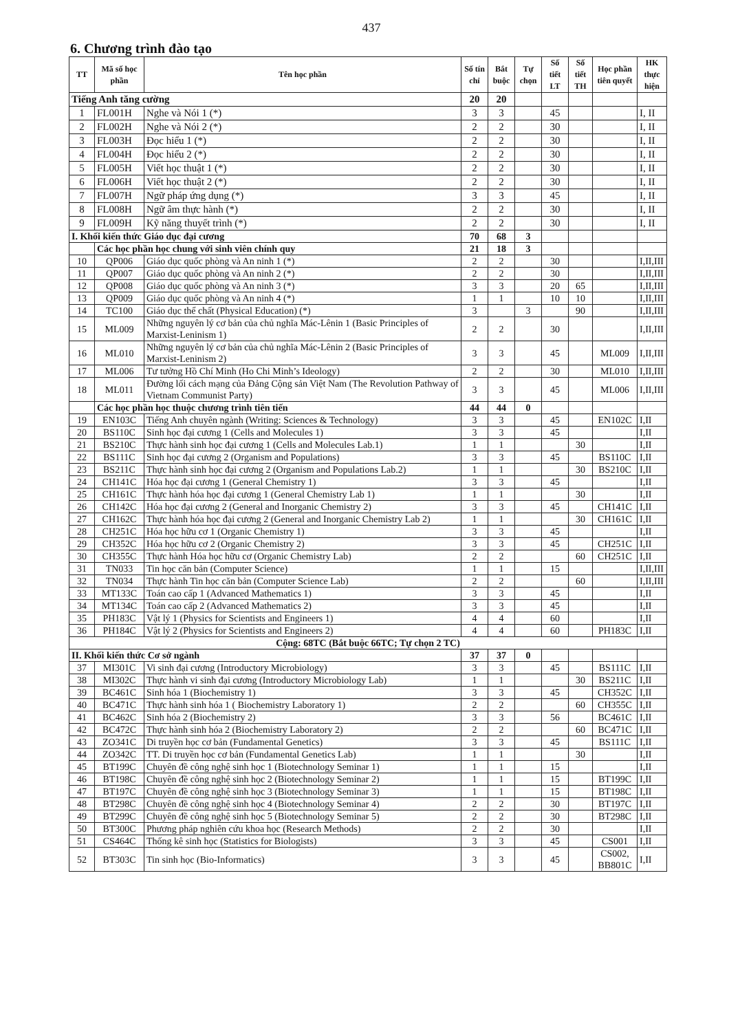437
6. Chương trình đào tạo
| TT | Mã số học phần | Tên học phần | Số tín chỉ | Bắt buộc | Tự chọn | Số tiết LT | Số tiết TH | Học phần tiên quyết | HK thực hiện |
| --- | --- | --- | --- | --- | --- | --- | --- | --- | --- |
| Tiếng Anh tăng cường | | | 20 | 20 | | | | | |
| 1 | FL001H | Nghe và Nói 1 (*) | 3 | 3 | | 45 | | | I, II |
| 2 | FL002H | Nghe và Nói 2 (*) | 2 | 2 | | 30 | | | I, II |
| 3 | FL003H | Đọc hiểu 1 (*) | 2 | 2 | | 30 | | | I, II |
| 4 | FL004H | Đọc hiểu 2 (*) | 2 | 2 | | 30 | | | I, II |
| 5 | FL005H | Viết học thuật 1 (*) | 2 | 2 | | 30 | | | I, II |
| 6 | FL006H | Viết học thuật 2 (*) | 2 | 2 | | 30 | | | I, II |
| 7 | FL007H | Ngữ pháp ứng dụng (*) | 3 | 3 | | 45 | | | I, II |
| 8 | FL008H | Ngữ âm thực hành (*) | 2 | 2 | | 30 | | | I, II |
| 9 | FL009H | Kỹ năng thuyết trình (*) | 2 | 2 | | 30 | | | I, II |
| I. Khối kiến thức Giáo dục đại cương | | | 70 | 68 | 3 | | | | |
| | Các học phần học chung với sinh viên chính quy | | 21 | 18 | 3 | | | | |
| 10 | QP006 | Giáo dục quốc phòng và An ninh 1 (*) | 2 | 2 | | 30 | | | I,II,III |
| 11 | QP007 | Giáo dục quốc phòng và An ninh 2 (*) | 2 | 2 | | 30 | | | I,II,III |
| 12 | QP008 | Giáo dục quốc phòng và An ninh 3 (*) | 3 | 3 | | 20 | 65 | | I,II,III |
| 13 | QP009 | Giáo dục quốc phòng và An ninh 4 (*) | 1 | 1 | | 10 | 10 | | I,II,III |
| 14 | TC100 | Giáo dục thể chất (Physical Education) (*) | 3 | | 3 | | 90 | | I,II,III |
| 15 | ML009 | Những nguyên lý cơ bản của chủ nghĩa Mác-Lênin 1 (Basic Principles of Marxist-Leninism 1) | 2 | 2 | | 30 | | | I,II,III |
| 16 | ML010 | Những nguyên lý cơ bản của chủ nghĩa Mác-Lênin 2 (Basic Principles of Marxist-Leninism 2) | 3 | 3 | | 45 | | ML009 | I,II,III |
| 17 | ML006 | Tư tưởng Hồ Chí Minh (Ho Chi Minh’s Ideology) | 2 | 2 | | 30 | | ML010 | I,II,III |
| 18 | ML011 | Đường lối cách mạng của Đảng Cộng sản Việt Nam (The Revolution Pathway of Vietnam Communist Party) | 3 | 3 | | 45 | | ML006 | I,II,III |
| | Các học phần học thuộc chương trình tiên tiến | | 44 | 44 | 0 | | | | |
| 19 | EN103C | Tiếng Anh chuyên ngành (Writing: Sciences & Technology) | 3 | 3 | | 45 | | EN102C | I,II |
| 20 | BS110C | Sinh học đại cương 1 (Cells and Molecules 1) | 3 | 3 | | 45 | | | I,II |
| 21 | BS210C | Thực hành sinh học đại cương 1 (Cells and Molecules Lab.1) | 1 | 1 | | | 30 | | I,II |
| 22 | BS111C | Sinh học đại cương 2 (Organism and Populations) | 3 | 3 | | 45 | | BS110C | I,II |
| 23 | BS211C | Thực hành sinh học đại cương 2 (Organism and Populations Lab.2) | 1 | 1 | | | 30 | BS210C | I,II |
| 24 | CH141C | Hóa học đại cương 1 (General Chemistry 1) | 3 | 3 | | 45 | | | I,II |
| 25 | CH161C | Thực hành hóa học đại cương 1 (General Chemistry Lab 1) | 1 | 1 | | | 30 | | I,II |
| 26 | CH142C | Hóa học đại cương 2 (General and Inorganic Chemistry 2) | 3 | 3 | | 45 | | CH141C | I,II |
| 27 | CH162C | Thực hành hóa học đại cương 2 (General and Inorganic Chemistry Lab 2) | 1 | 1 | | | 30 | CH161C | I,II |
| 28 | CH251C | Hóa học hữu cơ 1 (Organic Chemistry 1) | 3 | 3 | | 45 | | | I,II |
| 29 | CH352C | Hóa học hữu cơ 2 (Organic Chemistry 2) | 3 | 3 | | 45 | | CH251C | I,II |
| 30 | CH355C | Thực hành Hóa học hữu cơ (Organic Chemistry Lab) | 2 | 2 | | | 60 | CH251C | I,II |
| 31 | TN033 | Tin học căn bản (Computer Science) | 1 | 1 | | 15 | | | I,II,III |
| 32 | TN034 | Thực hành Tin học căn bản (Computer Science Lab) | 2 | 2 | | | 60 | | I,II,III |
| 33 | MT133C | Toán cao cấp 1 (Advanced Mathematics 1) | 3 | 3 | | 45 | | | I,II |
| 34 | MT134C | Toán cao cấp 2 (Advanced Mathematics 2) | 3 | 3 | | 45 | | | I,II |
| 35 | PH183C | Vật lý 1 (Physics for Scientists and Engineers 1) | 4 | 4 | | 60 | | | I,II |
| 36 | PH184C | Vật lý 2 (Physics for Scientists and Engineers 2) | 4 | 4 | | 60 | | PH183C | I,II |
| Cộng: 68TC (Bắt buộc 66TC; Tự chọn 2 TC) | | | | | | | | | |
| II. Khối kiến thức Cơ sở ngành | | | 37 | 37 | 0 | | | | |
| 37 | MI301C | Vi sinh đại cương (Introductory Microbiology) | 3 | 3 | | 45 | | BS111C | I,II |
| 38 | MI302C | Thực hành vi sinh đại cương (Introductory Microbiology Lab) | 1 | 1 | | | 30 | BS211C | I,II |
| 39 | BC461C | Sinh hóa 1 (Biochemistry 1) | 3 | 3 | | 45 | | CH352C | I,II |
| 40 | BC471C | Thực hành sinh hóa 1 ( Biochemistry Laboratory 1) | 2 | 2 | | | 60 | CH355C | I,II |
| 41 | BC462C | Sinh hóa 2 (Biochemistry 2) | 3 | 3 | | 56 | | BC461C | I,II |
| 42 | BC472C | Thực hành sinh hóa 2 (Biochemistry Laboratory 2) | 2 | 2 | | | 60 | BC471C | I,II |
| 43 | ZO341C | Di truyền học cơ bản (Fundamental Genetics) | 3 | 3 | | 45 | | BS111C | I,II |
| 44 | ZO342C | TT. Di truyền học cơ bản (Fundamental Genetics Lab) | 1 | 1 | | | 30 | | I,II |
| 45 | BT199C | Chuyên đề công nghệ sinh học 1 (Biotechnology Seminar 1) | 1 | 1 | | 15 | | | I,II |
| 46 | BT198C | Chuyên đề công nghệ sinh học 2 (Biotechnology Seminar 2) | 1 | 1 | | 15 | | BT199C | I,II |
| 47 | BT197C | Chuyên đề công nghệ sinh học 3 (Biotechnology Seminar 3) | 1 | 1 | | 15 | | BT198C | I,II |
| 48 | BT298C | Chuyên đề công nghệ sinh học 4 (Biotechnology Seminar 4) | 2 | 2 | | 30 | | BT197C | I,II |
| 49 | BT299C | Chuyên đề công nghệ sinh học 5 (Biotechnology Seminar 5) | 2 | 2 | | 30 | | BT298C | I,II |
| 50 | BT300C | Phương pháp nghiên cứu khoa học (Research Methods) | 2 | 2 | | 30 | | | I,II |
| 51 | CS464C | Thống kê sinh học (Statistics for Biologists) | 3 | 3 | | 45 | | CS001 | I,II |
| 52 | BT303C | Tin sinh học (Bio-Informatics) | 3 | 3 | | 45 | | CS002, BB801C | I,II |